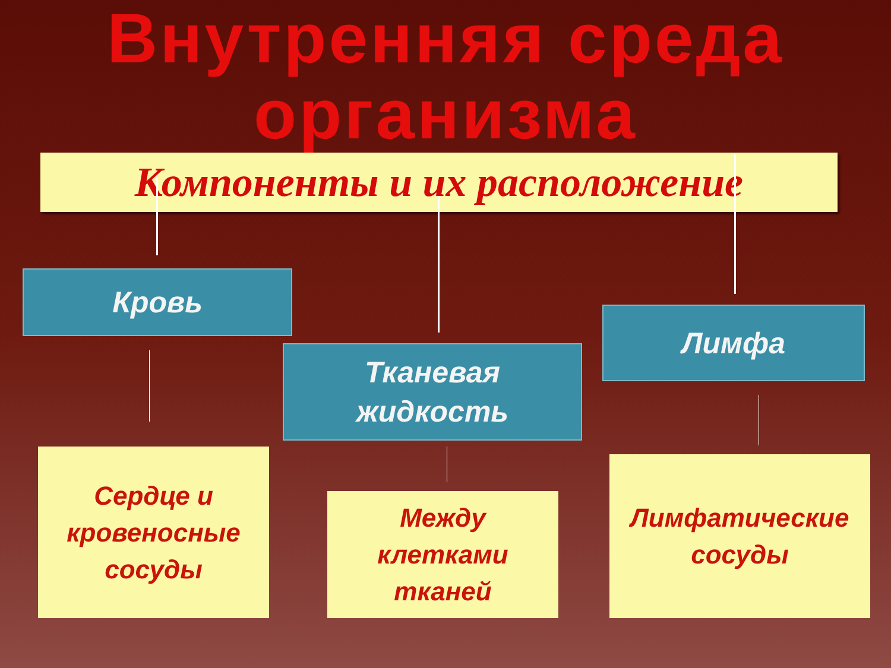Внутренняя среда
организма
Компоненты и их расположение
Кровь
Тканевая
жидкость
Лимфа
Сердце и
кровеносные
сосуды
Между
клетками
тканей
Лимфатические
сосуды